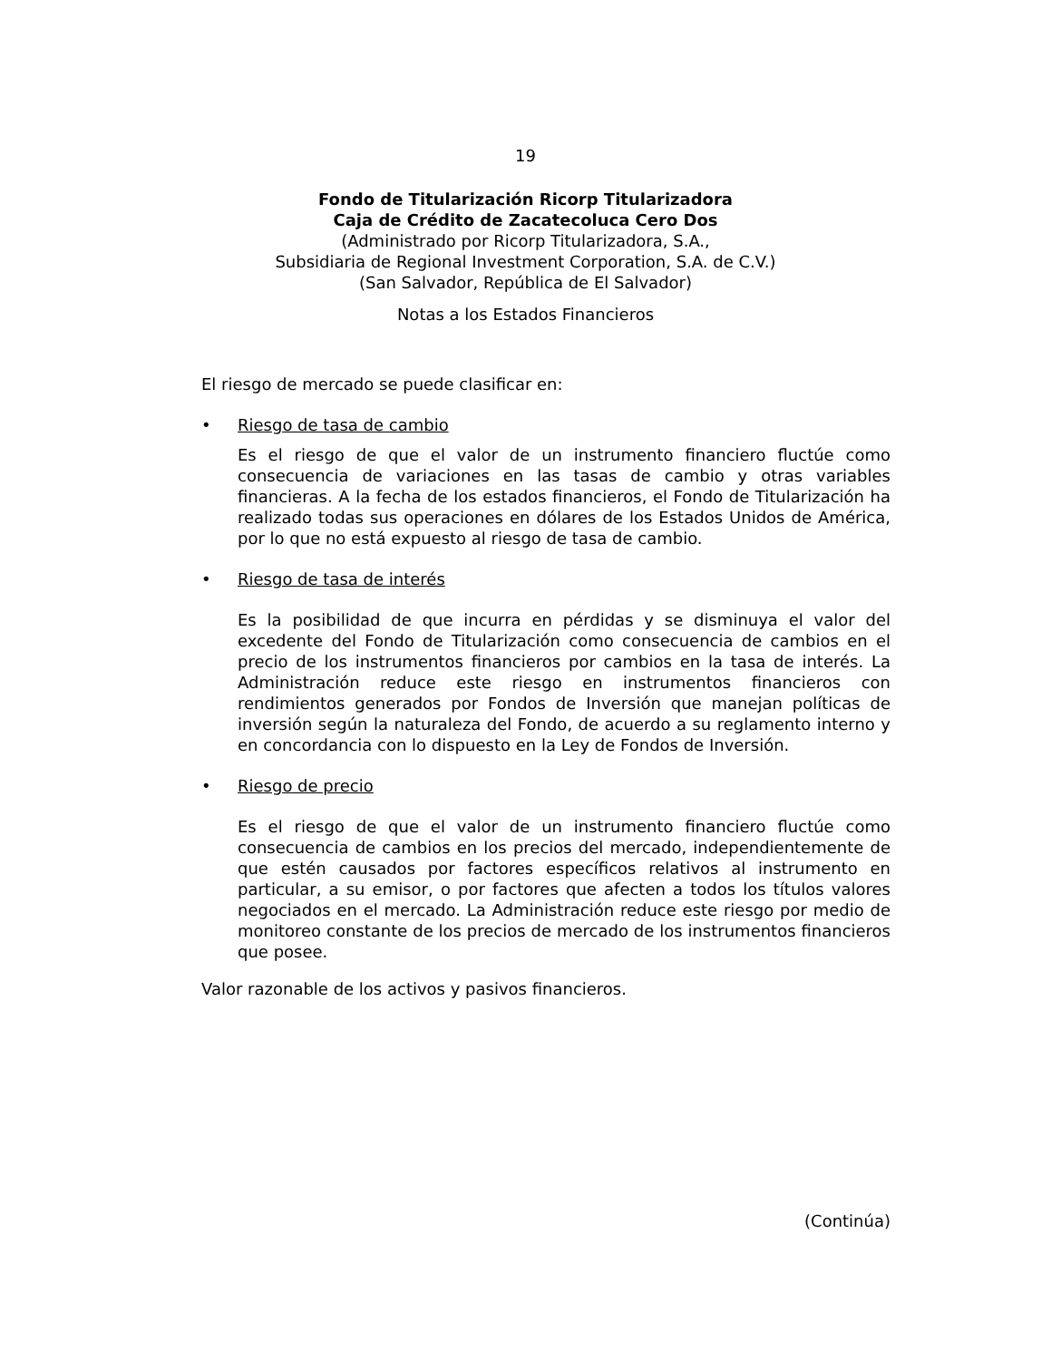19
Fondo de Titularización Ricorp Titularizadora
Caja de Crédito de Zacatecoluca Cero Dos
(Administrado por Ricorp Titularizadora, S.A.,
Subsidiaria de Regional Investment Corporation, S.A. de C.V.)
(San Salvador, República de El Salvador)
Notas a los Estados Financieros
El riesgo de mercado se puede clasificar en:
• Riesgo de tasa de cambio
Es el riesgo de que el valor de un instrumento financiero fluctúe como consecuencia de variaciones en las tasas de cambio y otras variables financieras. A la fecha de los estados financieros, el Fondo de Titularización ha realizado todas sus operaciones en dólares de los Estados Unidos de América, por lo que no está expuesto al riesgo de tasa de cambio.
• Riesgo de tasa de interés
Es la posibilidad de que incurra en pérdidas y se disminuya el valor del excedente del Fondo de Titularización como consecuencia de cambios en el precio de los instrumentos financieros por cambios en la tasa de interés. La Administración reduce este riesgo en instrumentos financieros con rendimientos generados por Fondos de Inversión que manejan políticas de inversión según la naturaleza del Fondo, de acuerdo a su reglamento interno y en concordancia con lo dispuesto en la Ley de Fondos de Inversión.
• Riesgo de precio
Es el riesgo de que el valor de un instrumento financiero fluctúe como consecuencia de cambios en los precios del mercado, independientemente de que estén causados por factores específicos relativos al instrumento en particular, a su emisor, o por factores que afecten a todos los títulos valores negociados en el mercado. La Administración reduce este riesgo por medio de monitoreo constante de los precios de mercado de los instrumentos financieros que posee.
Valor razonable de los activos y pasivos financieros.
(Continúa)